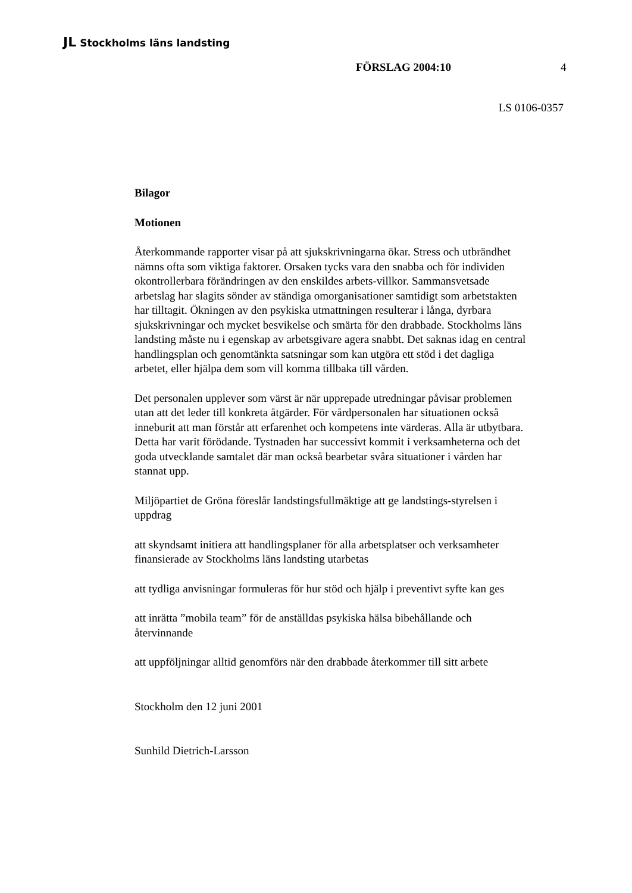JL Stockholms läns landsting
FÖRSLAG 2004:10 4
LS 0106-0357
Bilagor
Motionen
Återkommande rapporter visar på att sjukskrivningarna ökar. Stress och utbrändhet nämns ofta som viktiga faktorer. Orsaken tycks vara den snabba och för individen okontrollerbara förändringen av den enskildes arbets-villkor. Sammansvetsade arbetslag har slagits sönder av ständiga omorganisationer samtidigt som arbetstakten har tilltagit. Ökningen av den psykiska utmattningen resulterar i långa, dyrbara sjukskrivningar och mycket besvikelse och smärta för den drabbade. Stockholms läns landsting måste nu i egenskap av arbetsgivare agera snabbt. Det saknas idag en central handlingsplan och genomtänkta satsningar som kan utgöra ett stöd i det dagliga arbetet, eller hjälpa dem som vill komma tillbaka till vården.
Det personalen upplever som värst är när upprepade utredningar påvisar problemen utan att det leder till konkreta åtgärder. För vårdpersonalen har situationen också inneburit att man förstår att erfarenhet och kompetens inte värderas. Alla är utbytbara. Detta har varit förödande. Tystnaden har successivt kommit i verksamheterna och det goda utvecklande samtalet där man också bearbetar svåra situationer i vården har stannat upp.
Miljöpartiet de Gröna föreslår landstingsfullmäktige att ge landstings-styrelsen i uppdrag
att skyndsamt initiera att handlingsplaner för alla arbetsplatser och verksamheter finansierade av Stockholms läns landsting utarbetas
att tydliga anvisningar formuleras för hur stöd och hjälp i preventivt syfte kan ges
att inrätta ”mobila team” för de anställdas psykiska hälsa bibehållande och återvinnande
att uppföljningar alltid genomförs när den drabbade återkommer till sitt arbete
Stockholm den 12 juni 2001
Sunhild Dietrich-Larsson